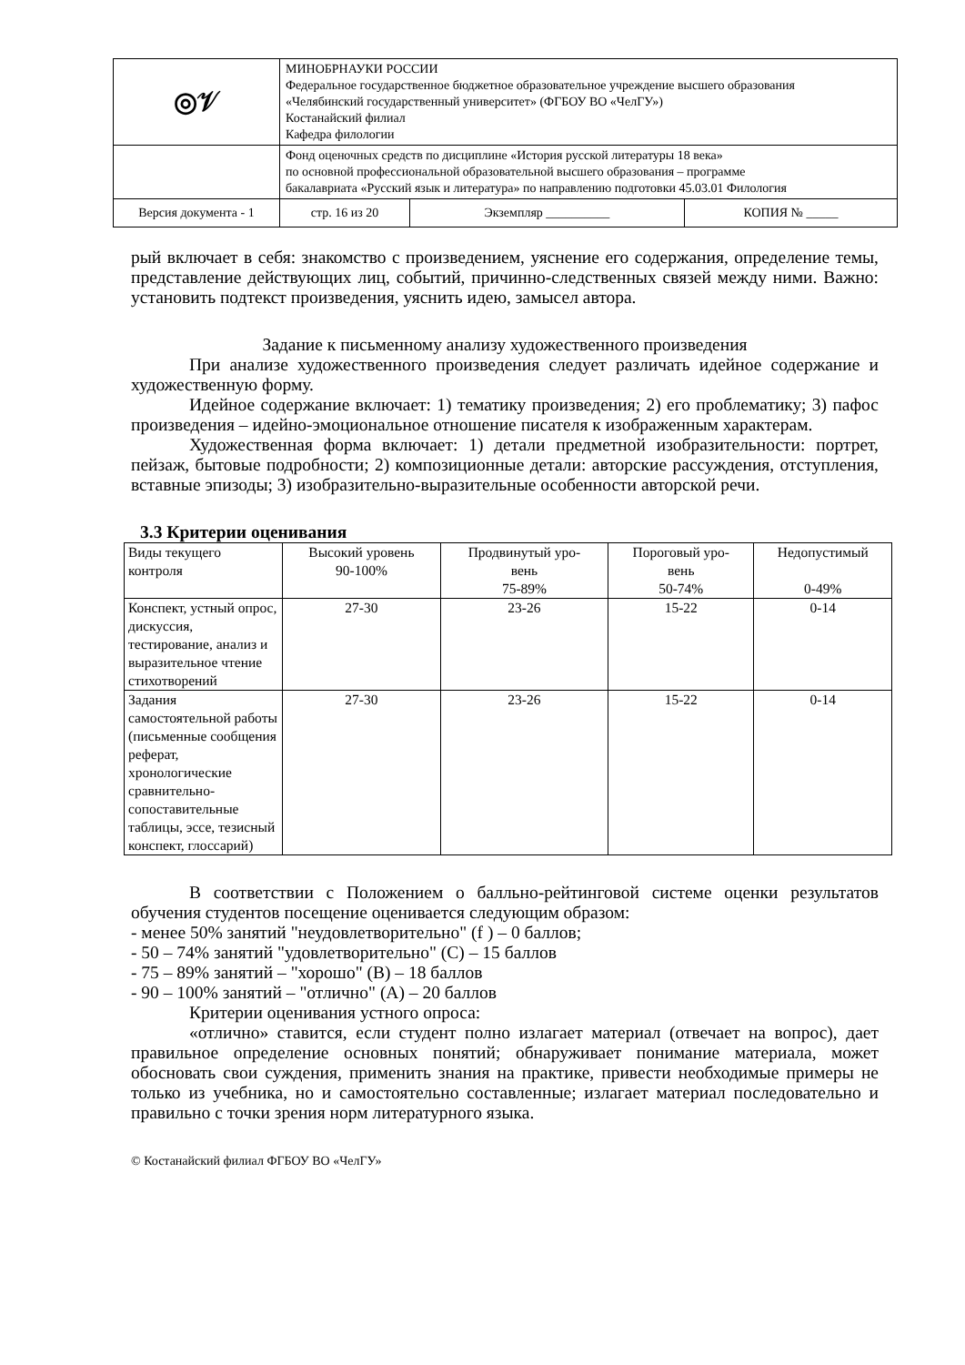| ◎𝒱 | МИНОБРНАУКИ РОССИИ Федеральное государственное бюджетное образовательное учреждение высшего образования «Челябинский государственный университет» (ФГБОУ ВО «ЧелГУ») Костанайский филиал Кафедра филологии | | |
| | Фонд оценочных средств по дисциплине «История русской литературы 18 века» по основной профессиональной образовательной высшего образования – программе бакалавриата «Русский язык и литература» по направлению подготовки 45.03.01 Филология | | |
| Версия документа - 1 | стр. 16 из 20 | Экземпляр __________ | КОПИЯ № _____ |
рый включает в себя: знакомство с произведением, уяснение его содержания, определение темы, представление действующих лиц, событий, причинно-следственных связей между ними. Важно: установить подтекст произведения, уяснить идею, замысел автора.
Задание к письменному анализу художественного произведения
При анализе художественного произведения следует различать идейное содержание и художественную форму.
Идейное содержание включает: 1) тематику произведения; 2) его проблематику; 3) пафос произведения – идейно-эмоциональное отношение писателя к изображенным характерам.
Художественная форма включает: 1) детали предметной изобразительности: портрет, пейзаж, бытовые подробности; 2) композиционные детали: авторские рассуждения, отступления, вставные эпизоды; 3) изобразительно-выразительные особенности авторской речи.
3.3 Критерии оценивания
| Виды текущего контроля | Высокий уровень 90-100% | Продвинутый уро- вень 75-89% | Пороговый уро- вень 50-74% | Недопустимый 0-49% |
| --- | --- | --- | --- | --- |
| Конспект, устный опрос, дискуссия, тестирование, анализ и выразительное чтение стихотворений | 27-30 | 23-26 | 15-22 | 0-14 |
| Задания самостоятельной работы (письменные сообщения реферат, хронологические сравнительно-сопоставительные таблицы, эссе, тезисный конспект, глоссарий) | 27-30 | 23-26 | 15-22 | 0-14 |
В соответствии с Положением о балльно-рейтинговой системе оценки результатов обучения студентов посещение оценивается следующим образом:
- менее 50% занятий "неудовлетворительно" (f ) – 0 баллов;
- 50 – 74% занятий "удовлетворительно" (C) – 15 баллов
- 75 – 89% занятий – "хорошо" (B) – 18 баллов
- 90 – 100% занятий – "отлично" (A) – 20 баллов
Критерии оценивания устного опроса:
«отлично» ставится, если студент полно излагает материал (отвечает на вопрос), дает правильное определение основных понятий; обнаруживает понимание материала, может обосновать свои суждения, применить знания на практике, привести необходимые примеры не только из учебника, но и самостоятельно составленные; излагает материал последовательно и правильно с точки зрения норм литературного языка.
© Костанайский филиал ФГБОУ ВО «ЧелГУ»